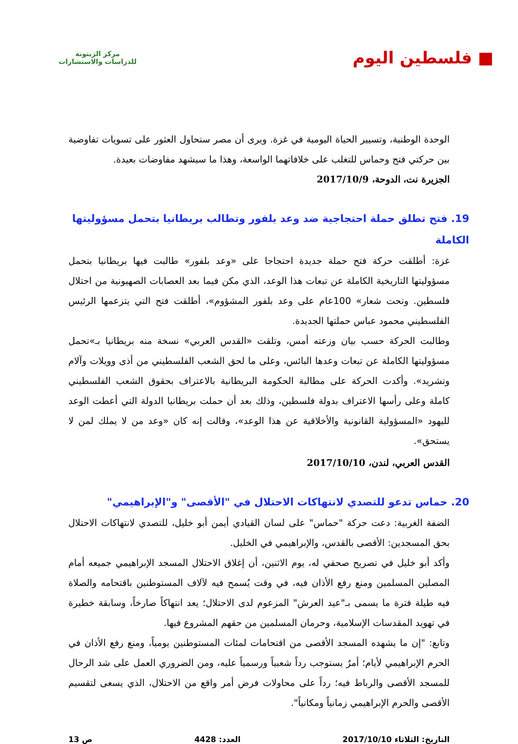■ فلسطين اليوم
مركز الزيتونة
للدراسات والاستشارات
الوحدة الوطنية، وتسيير الحياة اليومية في غزة. ويرى أن مصر ستحاول العثور على تسويات تفاوضية بين حركتي فتح وحماس للتغلب على خلافاتهما الواسعة، وهذا ما سيشهد مفاوضات بعيدة.
الجزيرة نت، الدوحة، 2017/10/9
19. فتح تطلق حملة احتجاجية ضد وعد بلفور وتطالب بريطانيا بتحمل مسؤوليتها الكاملة
غزة: أطلقت حركة فتح حملة جديدة احتجاجا على «وعد بلفور» طالبت فيها بريطانيا بتحمل مسؤوليتها التاريخية الكاملة عن تبعات هذا الوعد، الذي مكن فيما بعد العصابات الصهيونية من احتلال فلسطين. وتحت شعار» 100عام على وعد بلفور المشؤوم»، أطلقت فتح التي يتزعمها الرئيس الفلسطيني محمود عباس حملتها الجديدة.
وطالبت الحركة حسب بيان وزعته أمس، وتلقت «القدس العربي» نسخة منه بريطانيا بـ»تحمل مسؤوليتها الكاملة عن تبعات وعدها البائس، وعلى ما لحق الشعب الفلسطيني من أذى وويلات وآلام وتشريد». وأكدت الحركة على مطالبة الحكومة البريطانية بالاعتراف بحقوق الشعب الفلسطيني كاملة وعلى رأسها الاعتراف بدولة فلسطين، وذلك بعد أن حملت بريطانيا الدولة التي أعطت الوعد لليهود «المسؤولية القانونية والأخلاقية عن هذا الوعد»، وقالت إنه كان «وعد من لا يملك لمن لا يستحق».
القدس العربي، لندن، 2017/10/10
20. حماس تدعو للتصدي لانتهاكات الاحتلال في "الأقصى" و"الإبراهيمي"
الضفة الغربية: دعت حركة "حماس" على لسان القيادي أيمن أبو خليل، للتصدي لانتهاكات الاحتلال بحق المسجدين: الأقصى بالقدس، والإبراهيمي في الخليل.
وأكد أبو خليل في تصريح صحفي له، يوم الاثنين، أن إغلاق الاحتلال المسجد الإبراهيمي جميعه أمام المصلين المسلمين ومنع رفع الأذان فيه، في وقت يُسمح فيه لآلاف المستوطنين باقتحامه والصلاة فيه طيلة فترة ما يسمى بـ"عيد العرش" المزعوم لدى الاحتلال؛ يعد انتهاكاً صارخاً، وسابقة خطيرة في تهويد المقدسات الإسلامية، وحرمان المسلمين من حقهم المشروع فيها.
وتابع: "إن ما يشهده المسجد الأقصى من اقتحامات لمئات المستوطنين يومياً، ومنع رفع الأذان في الحرم الإبراهيمي لأيام؛ أمرٌ يستوجب رداً شعبياً ورسمياً عليه، ومن الضروري العمل على شد الرحال للمسجد الأقصى والرباط فيه؛ رداً على محاولات فرض أمر واقع من الاحتلال، الذي يسعى لتقسيم الأقصى والحرم الإبراهيمي زمانياً ومكانياً".
التاريخ: الثلاثاء 2017/10/10 العدد: 4428 ص 13